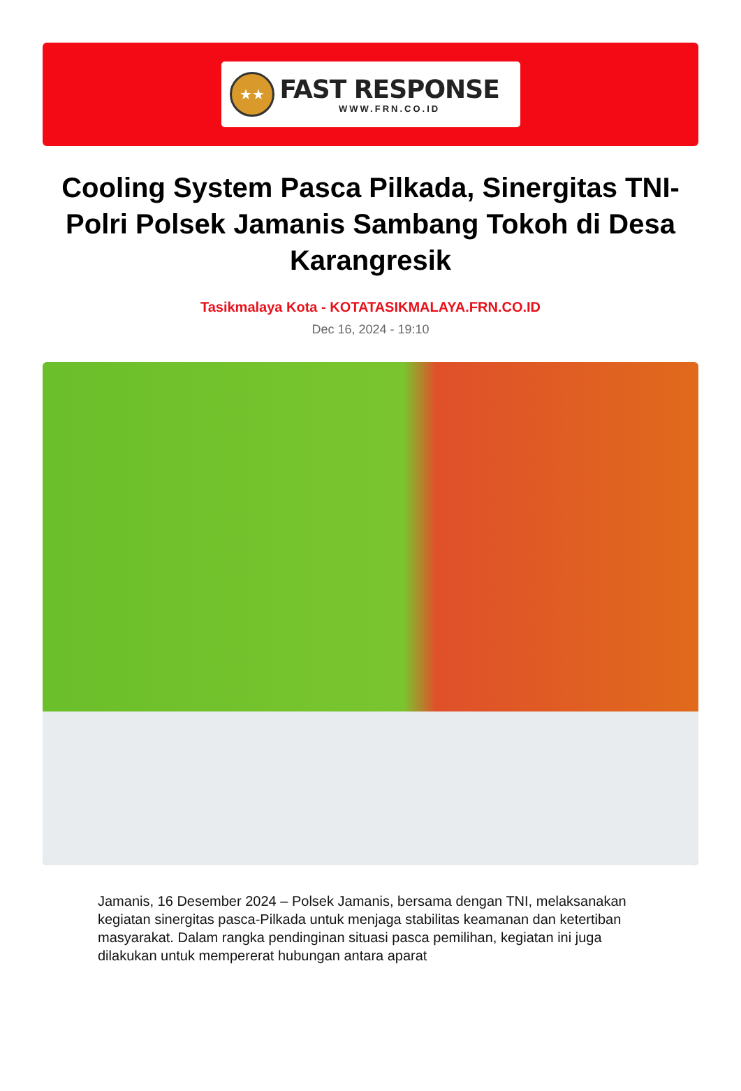★★
FAST RESPONSE
WWW.FRN.CO.ID
Cooling System Pasca Pilkada, Sinergitas TNI-Polri Polsek Jamanis Sambang Tokoh di Desa Karangresik
Tasikmalaya Kota - KOTATASIKMALAYA.FRN.CO.ID
Dec 16, 2024 - 19:10
Jamanis, 16 Desember 2024 – Polsek Jamanis, bersama dengan TNI, melaksanakan kegiatan sinergitas pasca-Pilkada untuk menjaga stabilitas keamanan dan ketertiban masyarakat. Dalam rangka pendinginan situasi pasca pemilihan, kegiatan ini juga dilakukan untuk mempererat hubungan antara aparat